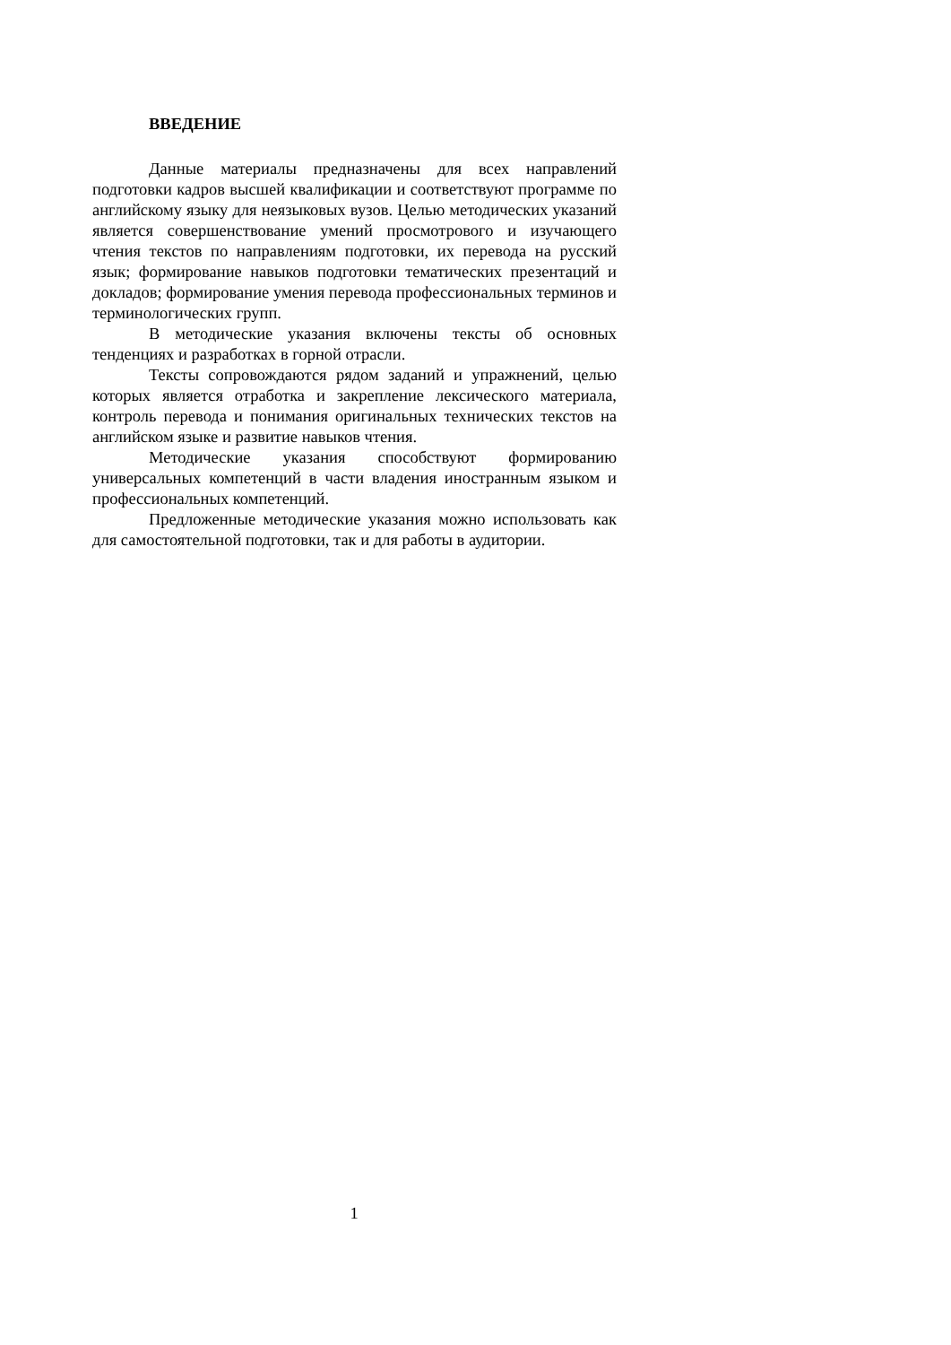ВВЕДЕНИЕ
Данные материалы предназначены для всех направлений подготовки кадров высшей квалификации и соответствуют программе по английскому языку для неязыковых вузов. Целью методических указаний является совершенствование умений просмотрового и изучающего чтения текстов по направлениям подготовки, их перевода на русский язык; формирование навыков подготовки тематических презентаций и докладов; формирование умения перевода профессиональных терминов и терминологических групп.
В методические указания включены тексты об основных тенденциях и разработках в горной отрасли.
Тексты сопровождаются рядом заданий и упражнений, целью которых является отработка и закрепление лексического материала, контроль перевода и понимания оригинальных технических текстов на английском языке и развитие навыков чтения.
Методические указания способствуют формированию универсальных компетенций в части владения иностранным языком и профессиональных компетенций.
Предложенные методические указания можно использовать как для самостоятельной подготовки, так и для работы в аудитории.
1